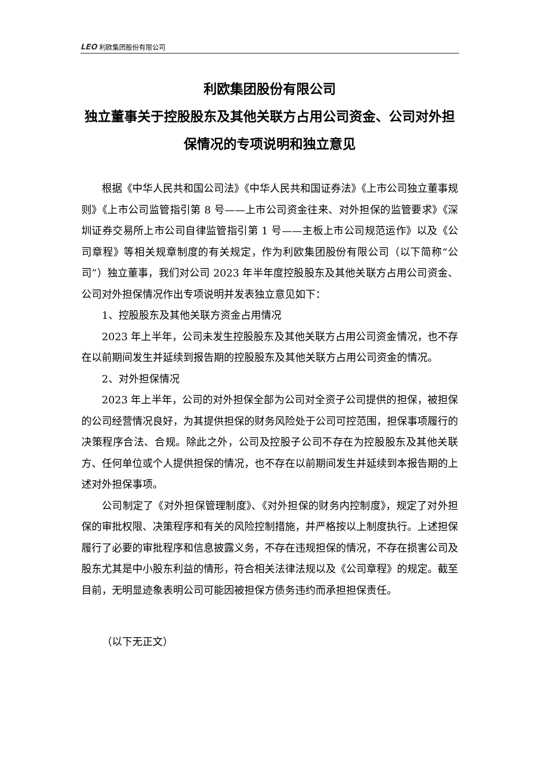LEO 利欧集团股份有限公司
利欧集团股份有限公司
独立董事关于控股股东及其他关联方占用公司资金、公司对外担保情况的专项说明和独立意见
根据《中华人民共和国公司法》《中华人民共和国证券法》《上市公司独立董事规则》《上市公司监管指引第 8 号——上市公司资金往来、对外担保的监管要求》《深圳证券交易所上市公司自律监管指引第 1 号——主板上市公司规范运作》以及《公司章程》等相关规章制度的有关规定，作为利欧集团股份有限公司（以下简称“公司”）独立董事，我们对公司 2023 年半年度控股股东及其他关联方占用公司资金、公司对外担保情况作出专项说明并发表独立意见如下：
1、控股股东及其他关联方资金占用情况
2023 年上半年，公司未发生控股股东及其他关联方占用公司资金情况，也不存在以前期间发生并延续到报告期的控股股东及其他关联方占用公司资金的情况。
2、对外担保情况
2023 年上半年，公司的对外担保全部为公司对全资子公司提供的担保，被担保的公司经营情况良好，为其提供担保的财务风险处于公司可控范围，担保事项履行的决策程序合法、合规。除此之外，公司及控股子公司不存在为控股股东及其他关联方、任何单位或个人提供担保的情况，也不存在以前期间发生并延续到本报告期的上述对外担保事项。
公司制定了《对外担保管理制度》、《对外担保的财务内控制度》，规定了对外担保的审批权限、决策程序和有关的风险控制措施，并严格按以上制度执行。上述担保履行了必要的审批程序和信息披露义务，不存在违规担保的情况，不存在损害公司及股东尤其是中小股东利益的情形，符合相关法律法规以及《公司章程》的规定。截至目前，无明显迹象表明公司可能因被担保方债务违约而承担担保责任。
（以下无正文）